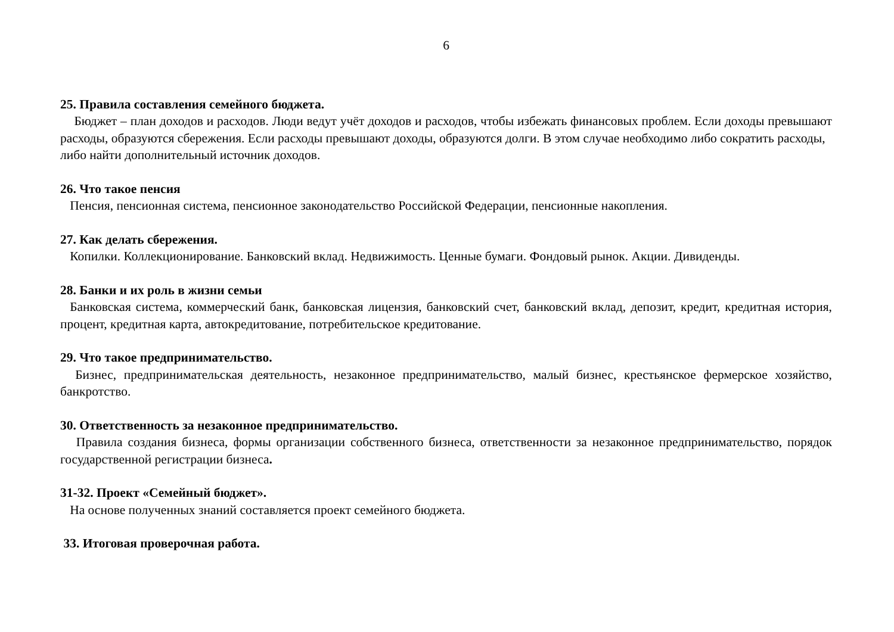6
25. Правила составления семейного бюджета.
Бюджет – план доходов и расходов. Люди ведут учёт доходов и расходов, чтобы избежать финансовых проблем. Если доходы превышают расходы, образуются сбережения. Если расходы превышают доходы, образуются долги. В этом случае необходимо либо сократить расходы,
либо найти дополнительный источник доходов.
26. Что такое пенсия
Пенсия, пенсионная система, пенсионное законодательство Российской Федерации, пенсионные накопления.
27. Как делать сбережения.
Копилки. Коллекционирование. Банковский вклад. Недвижимость. Ценные бумаги. Фондовый рынок. Акции. Дивиденды.
28. Банки и их роль в жизни семьи
Банковская система, коммерческий банк, банковская лицензия, банковский счет, банковский вклад, депозит, кредит, кредитная история, процент, кредитная карта, автокредитование, потребительское кредитование.
29. Что такое предпринимательство.
Бизнес, предпринимательская деятельность, незаконное предпринимательство, малый бизнес, крестьянское фермерское хозяйство, банкротство.
30. Ответственность за незаконное предпринимательство.
Правила создания бизнеса, формы организации собственного бизнеса, ответственности за незаконное предпринимательство, порядок государственной регистрации бизнеса.
31-32. Проект «Семейный бюджет».
На основе полученных знаний составляется проект семейного бюджета.
33. Итоговая проверочная работа.